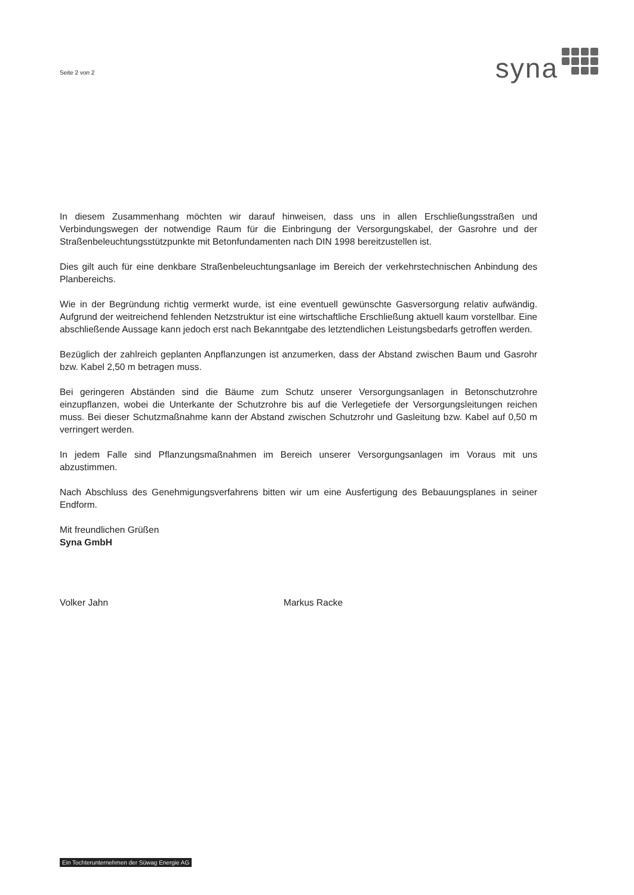Seite 2 von 2
syna
In diesem Zusammenhang möchten wir darauf hinweisen, dass uns in allen Erschließungsstraßen und Verbindungswegen der notwendige Raum für die Einbringung der Versorgungskabel, der Gasrohre und der Straßenbeleuchtungsstützpunkte mit Betonfundamenten nach DIN 1998 bereitzustellen ist.
Dies gilt auch für eine denkbare Straßenbeleuchtungsanlage im Bereich der verkehrstechnischen Anbindung des Planbereichs.
Wie in der Begründung richtig vermerkt wurde, ist eine eventuell gewünschte Gasversorgung relativ aufwändig. Aufgrund der weitreichend fehlenden Netzstruktur ist eine wirtschaftliche Erschließung aktuell kaum vorstellbar. Eine abschließende Aussage kann jedoch erst nach Bekanntgabe des letztendlichen Leistungsbedarfs getroffen werden.
Bezüglich der zahlreich geplanten Anpflanzungen ist anzumerken, dass der Abstand zwischen Baum und Gasrohr bzw. Kabel 2,50 m betragen muss.
Bei geringeren Abständen sind die Bäume zum Schutz unserer Versorgungsanlagen in Betonschutzrohre einzupflanzen, wobei die Unterkante der Schutzrohre bis auf die Verlegetiefe der Versorgungsleitungen reichen muss. Bei dieser Schutzmaßnahme kann der Abstand zwischen Schutzrohr und Gasleitung bzw. Kabel auf 0,50 m verringert werden.
In jedem Falle sind Pflanzungsmaßnahmen im Bereich unserer Versorgungsanlagen im Voraus mit uns abzustimmen.
Nach Abschluss des Genehmigungsverfahrens bitten wir um eine Ausfertigung des Bebauungsplanes in seiner Endform.
Mit freundlichen Grüßen
Syna GmbH
Volker Jahn Markus Racke
Ein Tochterunternehmen der Süwag Energie AG